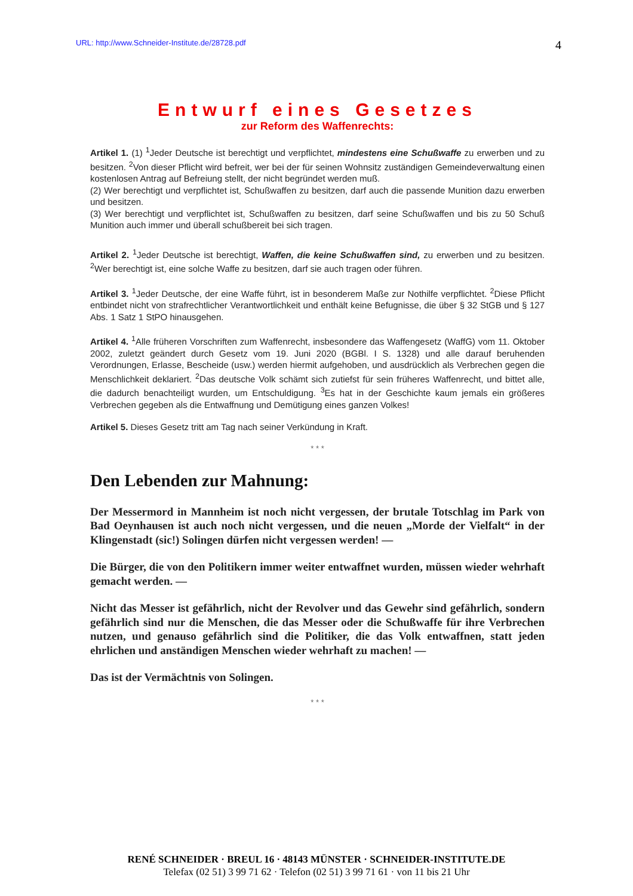URL: http://www.Schneider-Institute.de/28728.pdf 4
Entwurf eines Gesetzes
zur Reform des Waffenrechts:
Artikel 1. (1) <sup>1</sup>Jeder Deutsche ist berechtigt und verpflichtet, mindestens eine Schußwaffe zu erwerben und zu besitzen. <sup>2</sup>Von dieser Pflicht wird befreit, wer bei der für seinen Wohnsitz zuständigen Gemeindeverwaltung einen kostenlosen Antrag auf Befreiung stellt, der nicht begründet werden muß.
(2) Wer berechtigt und verpflichtet ist, Schußwaffen zu besitzen, darf auch die passende Munition dazu erwerben und besitzen.
(3) Wer berechtigt und verpflichtet ist, Schußwaffen zu besitzen, darf seine Schußwaffen und bis zu 50 Schuß Munition auch immer und überall schußbereit bei sich tragen.
Artikel 2. <sup>1</sup>Jeder Deutsche ist berechtigt, Waffen, die keine Schußwaffen sind, zu erwerben und zu besitzen. <sup>2</sup>Wer berechtigt ist, eine solche Waffe zu besitzen, darf sie auch tragen oder führen.
Artikel 3. <sup>1</sup>Jeder Deutsche, der eine Waffe führt, ist in besonderem Maße zur Nothilfe verpflichtet. <sup>2</sup>Diese Pflicht entbindet nicht von strafrechtlicher Verantwortlichkeit und enthält keine Befugnisse, die über § 32 StGB und § 127 Abs. 1 Satz 1 StPO hinausgehen.
Artikel 4. <sup>1</sup>Alle früheren Vorschriften zum Waffenrecht, insbesondere das Waffengesetz (WaffG) vom 11. Oktober 2002, zuletzt geändert durch Gesetz vom 19. Juni 2020 (BGBl. I S. 1328) und alle darauf beruhenden Verordnungen, Erlasse, Bescheide (usw.) werden hiermit aufgehoben, und ausdrücklich als Verbrechen gegen die Menschlichkeit deklariert. <sup>2</sup>Das deutsche Volk schämt sich zutiefst für sein früheres Waffenrecht, und bittet alle, die dadurch benachteiligt wurden, um Entschuldigung. <sup>3</sup>Es hat in der Geschichte kaum jemals ein größeres Verbrechen gegeben als die Entwaffnung und Demütigung eines ganzen Volkes!
Artikel 5. Dieses Gesetz tritt am Tag nach seiner Verkündung in Kraft.
* * *
Den Lebenden zur Mahnung:
Der Messermord in Mannheim ist noch nicht vergessen, der brutale Totschlag im Park von Bad Oeynhausen ist auch noch nicht vergessen, und die neuen „Morde der Vielfalt“ in der Klingenstadt (sic!) Solingen dürfen nicht vergessen werden! —
Die Bürger, die von den Politikern immer weiter entwaffnet wurden, müssen wieder wehrhaft gemacht werden. —
Nicht das Messer ist gefährlich, nicht der Revolver und das Gewehr sind gefährlich, sondern gefährlich sind nur die Menschen, die das Messer oder die Schußwaffe für ihre Verbrechen nutzen, und genauso gefährlich sind die Politiker, die das Volk entwaffnen, statt jeden ehrlichen und anständigen Menschen wieder wehrhaft zu machen! —
Das ist der Vermächtnis von Solingen.
* * *
RENÉ SCHNEIDER · BREUL 16 · 48143 MÜNSTER · SCHNEIDER-INSTITUTE.DE
Telefax (02 51) 3 99 71 62 · Telefon (02 51) 3 99 71 61 · von 11 bis 21 Uhr